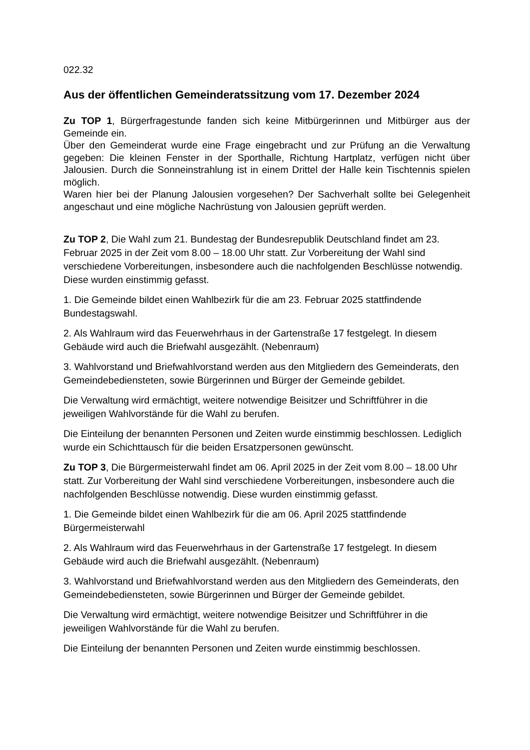022.32
Aus der öffentlichen Gemeinderatssitzung vom 17. Dezember 2024
Zu TOP 1, Bürgerfragestunde fanden sich keine Mitbürgerinnen und Mitbürger aus der Gemeinde ein.
Über den Gemeinderat wurde eine Frage eingebracht und zur Prüfung an die Verwaltung gegeben: Die kleinen Fenster in der Sporthalle, Richtung Hartplatz, verfügen nicht über Jalousien. Durch die Sonneinstrahlung ist in einem Drittel der Halle kein Tischtennis spielen möglich.
Waren hier bei der Planung Jalousien vorgesehen? Der Sachverhalt sollte bei Gelegenheit angeschaut und eine mögliche Nachrüstung von Jalousien geprüft werden.
Zu TOP 2, Die Wahl zum 21. Bundestag der Bundesrepublik Deutschland findet am 23. Februar 2025 in der Zeit vom 8.00 – 18.00 Uhr statt. Zur Vorbereitung der Wahl sind verschiedene Vorbereitungen, insbesondere auch die nachfolgenden Beschlüsse notwendig. Diese wurden einstimmig gefasst.
1. Die Gemeinde bildet einen Wahlbezirk für die am 23. Februar 2025 stattfindende Bundestagswahl.
2. Als Wahlraum wird das Feuerwehrhaus in der Gartenstraße 17 festgelegt. In diesem Gebäude wird auch die Briefwahl ausgezählt. (Nebenraum)
3. Wahlvorstand und Briefwahlvorstand werden aus den Mitgliedern des Gemeinderats, den Gemeindebediensteten, sowie Bürgerinnen und Bürger der Gemeinde gebildet.
Die Verwaltung wird ermächtigt, weitere notwendige Beisitzer und Schriftführer in die jeweiligen Wahlvorstände für die Wahl zu berufen.
Die Einteilung der benannten Personen und Zeiten wurde einstimmig beschlossen. Lediglich wurde ein Schichttausch für die beiden Ersatzpersonen gewünscht.
Zu TOP 3, Die Bürgermeisterwahl findet am 06. April 2025 in der Zeit vom 8.00 – 18.00 Uhr statt. Zur Vorbereitung der Wahl sind verschiedene Vorbereitungen, insbesondere auch die nachfolgenden Beschlüsse notwendig. Diese wurden einstimmig gefasst.
1. Die Gemeinde bildet einen Wahlbezirk für die am 06. April 2025 stattfindende Bürgermeisterwahl
2. Als Wahlraum wird das Feuerwehrhaus in der Gartenstraße 17 festgelegt. In diesem Gebäude wird auch die Briefwahl ausgezählt. (Nebenraum)
3. Wahlvorstand und Briefwahlvorstand werden aus den Mitgliedern des Gemeinderats, den Gemeindebediensteten, sowie Bürgerinnen und Bürger der Gemeinde gebildet.
Die Verwaltung wird ermächtigt, weitere notwendige Beisitzer und Schriftführer in die jeweiligen Wahlvorstände für die Wahl zu berufen.
Die Einteilung der benannten Personen und Zeiten wurde einstimmig beschlossen.